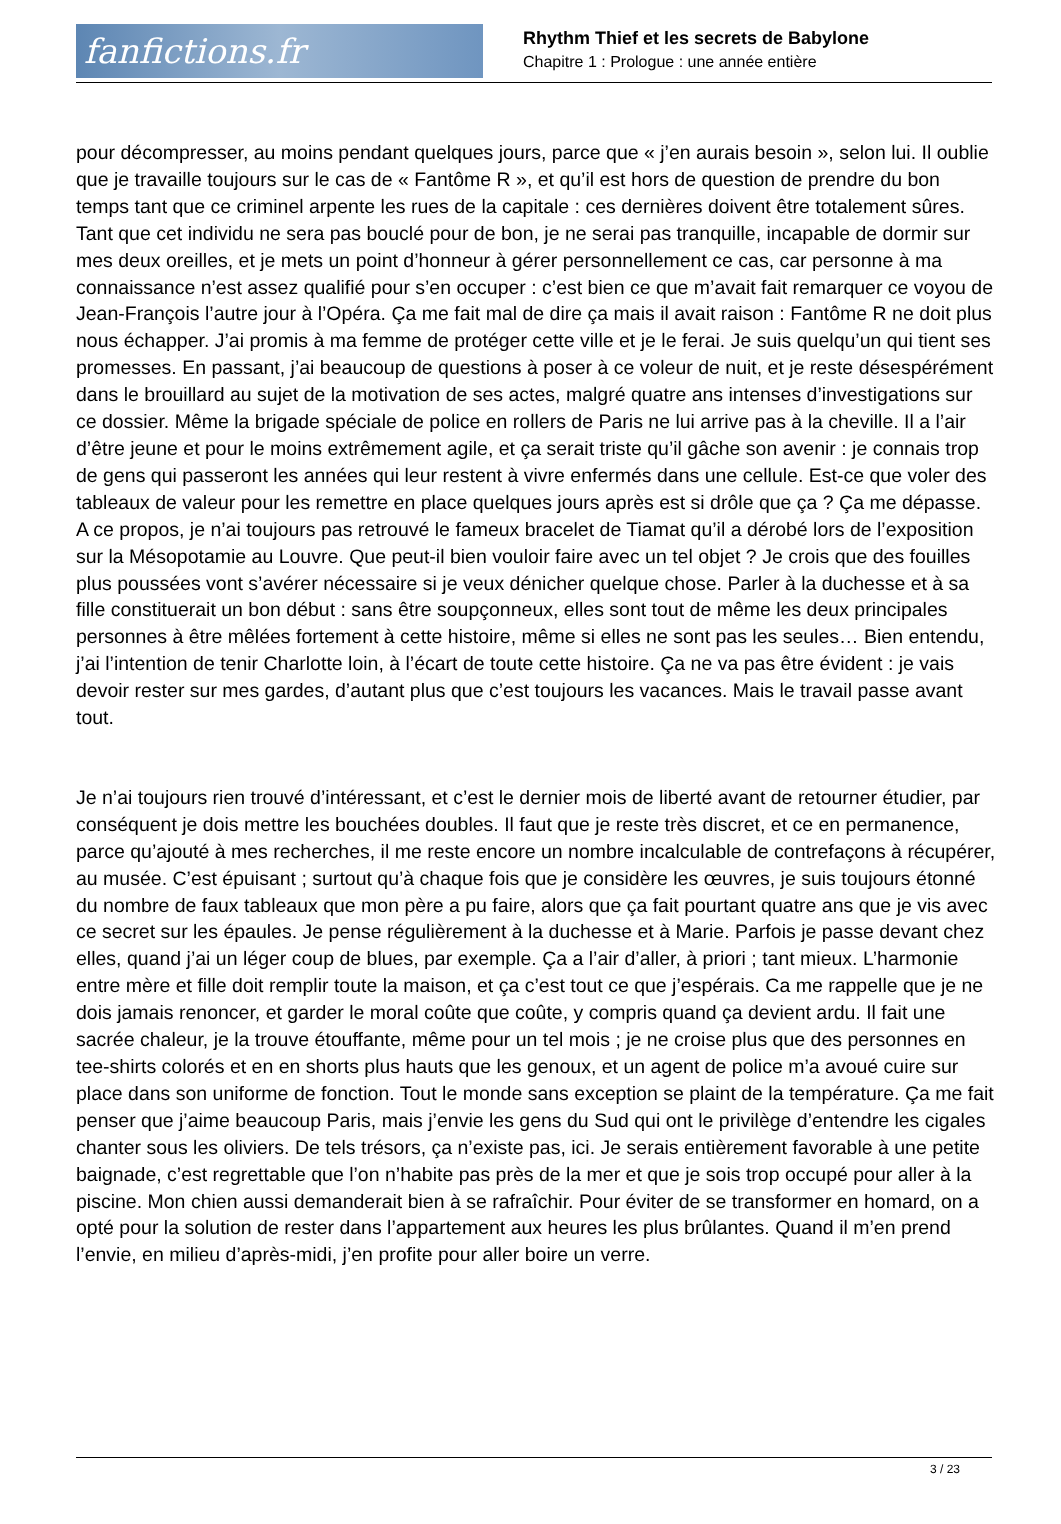fanfictions.fr
Rhythm Thief et les secrets de Babylone
Chapitre 1 : Prologue : une année entière
pour décompresser, au moins pendant quelques jours, parce que « j’en aurais besoin », selon lui. Il oublie que je travaille toujours sur le cas de « Fantôme R », et qu’il est hors de question de prendre du bon temps tant que ce criminel arpente les rues de la capitale : ces dernières doivent être totalement sûres. Tant que cet individu ne sera pas bouclé pour de bon, je ne serai pas tranquille, incapable de dormir sur mes deux oreilles, et je mets un point d’honneur à gérer personnellement ce cas, car personne à ma connaissance n’est assez qualifié pour s’en occuper : c’est bien ce que m’avait fait remarquer ce voyou de Jean-François l’autre jour à l’Opéra. Ça me fait mal de dire ça mais il avait raison : Fantôme R ne doit plus nous échapper. J’ai promis à ma femme de protéger cette ville et je le ferai. Je suis quelqu’un qui tient ses promesses. En passant, j’ai beaucoup de questions à poser à ce voleur de nuit, et je reste désespérément dans le brouillard au sujet de la motivation de ses actes, malgré quatre ans intenses d’investigations sur ce dossier. Même la brigade spéciale de police en rollers de Paris ne lui arrive pas à la cheville. Il a l’air d’être jeune et pour le moins extrêmement agile, et ça serait triste qu’il gâche son avenir : je connais trop de gens qui passeront les années qui leur restent à vivre enfermés dans une cellule. Est-ce que voler des tableaux de valeur pour les remettre en place quelques jours après est si drôle que ça ? Ça me dépasse. A ce propos, je n’ai toujours pas retrouvé le fameux bracelet de Tiamat qu’il a dérobé lors de l’exposition sur la Mésopotamie au Louvre. Que peut-il bien vouloir faire avec un tel objet ? Je crois que des fouilles plus poussées vont s’avérer nécessaire si je veux dénicher quelque chose. Parler à la duchesse et à sa fille constituerait un bon début : sans être soupçonneux, elles sont tout de même les deux principales personnes à être mêlées fortement à cette histoire, même si elles ne sont pas les seules… Bien entendu, j’ai l’intention de tenir Charlotte loin, à l’écart de toute cette histoire. Ça ne va pas être évident : je vais devoir rester sur mes gardes, d’autant plus que c’est toujours les vacances. Mais le travail passe avant tout.
Je n’ai toujours rien trouvé d’intéressant, et c’est le dernier mois de liberté avant de retourner étudier, par conséquent je dois mettre les bouchées doubles. Il faut que je reste très discret, et ce en permanence, parce qu’ajouté à mes recherches, il me reste encore un nombre incalculable de contrefaçons à récupérer, au musée. C’est épuisant ; surtout qu’à chaque fois que je considère les œuvres, je suis toujours étonné du nombre de faux tableaux que mon père a pu faire, alors que ça fait pourtant quatre ans que je vis avec ce secret sur les épaules. Je pense régulièrement à la duchesse et à Marie. Parfois je passe devant chez elles, quand j’ai un léger coup de blues, par exemple. Ça a l’air d’aller, à priori ; tant mieux. L’harmonie entre mère et fille doit remplir toute la maison, et ça c’est tout ce que j’espérais. Ca me rappelle que je ne dois jamais renoncer, et garder le moral coûte que coûte, y compris quand ça devient ardu. Il fait une sacrée chaleur, je la trouve étouffante, même pour un tel mois ; je ne croise plus que des personnes en tee-shirts colorés et en en shorts plus hauts que les genoux, et un agent de police m’a avoué cuire sur place dans son uniforme de fonction. Tout le monde sans exception se plaint de la température. Ça me fait penser que j’aime beaucoup Paris, mais j’envie les gens du Sud qui ont le privilège d’entendre les cigales chanter sous les oliviers. De tels trésors, ça n’existe pas, ici. Je serais entièrement favorable à une petite baignade, c’est regrettable que l’on n’habite pas près de la mer et que je sois trop occupé pour aller à la piscine. Mon chien aussi demanderait bien à se rafraîchir. Pour éviter de se transformer en homard, on a opté pour la solution de rester dans l’appartement aux heures les plus brûlantes. Quand il m’en prend l’envie, en milieu d’après-midi, j’en profite pour aller boire un verre.
3 / 23